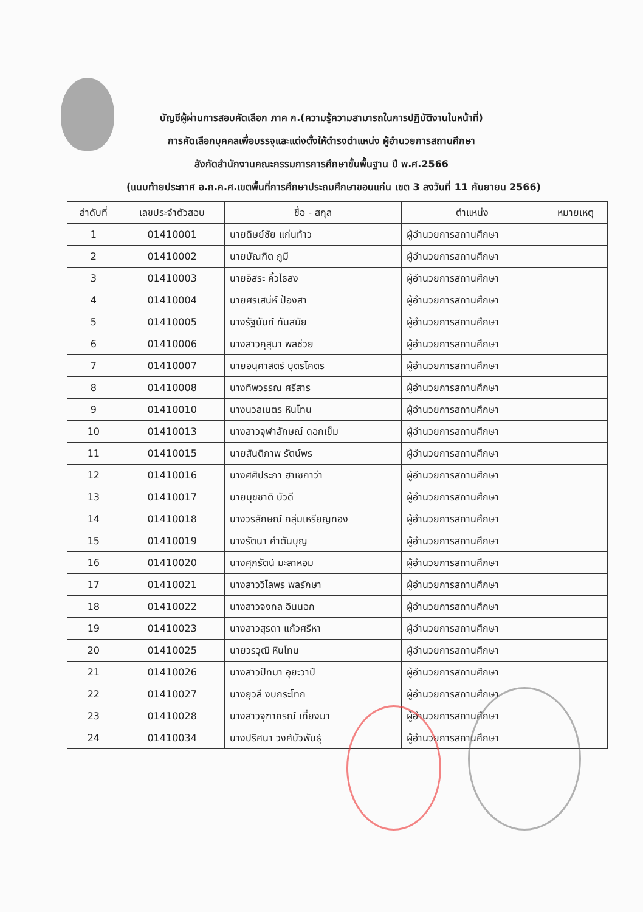บัญชีผู้ผ่านการสอบคัดเลือก ภาค ก.(ความรู้ความสามารถในการปฏิบัติงานในหน้าที่)
การคัดเลือกบุคคลเพื่อบรรจุและแต่งตั้งให้ดำรงตำแหน่ง ผู้อำนวยการสถานศึกษา
สังกัดสำนักงานคณะกรรมการการศึกษาขั้นพื้นฐาน ปี พ.ศ.2566
(แนบท้ายประกาศ อ.ก.ค.ศ.เขตพื้นที่การศึกษาประถมศึกษาขอนแก่น เขต 3 ลงวันที่ 11 กันยายน 2566)
| ลำดับที่ | เลขประจำตัวสอบ | ชื่อ - สกุล | ตำแหน่ง | หมายเหตุ |
| --- | --- | --- | --- | --- |
| 1 | 01410001 | นายดิษย์ชัย แก่นท้าว | ผู้อำนวยการสถานศึกษา | |
| 2 | 01410002 | นายบัณฑิต ภูมี | ผู้อำนวยการสถานศึกษา | |
| 3 | 01410003 | นายอิสระ คิ้วไธสง | ผู้อำนวยการสถานศึกษา | |
| 4 | 01410004 | นายศรเสน่ห์ ป้องสา | ผู้อำนวยการสถานศึกษา | |
| 5 | 01410005 | นางรัฐนันท์ ทันสมัย | ผู้อำนวยการสถานศึกษา | |
| 6 | 01410006 | นางสาวกุสุมา พลช่วย | ผู้อำนวยการสถานศึกษา | |
| 7 | 01410007 | นายอนุศาสตร์ บุตรโคตร | ผู้อำนวยการสถานศึกษา | |
| 8 | 01410008 | นางทิพวรรณ ศรีสาร | ผู้อำนวยการสถานศึกษา | |
| 9 | 01410010 | นางนวลเนตร หินโทน | ผู้อำนวยการสถานศึกษา | |
| 10 | 01410013 | นางสาวจุฬาลักษณ์ ดอกเข็ม | ผู้อำนวยการสถานศึกษา | |
| 11 | 01410015 | นายสันติภาพ รัตน์พร | ผู้อำนวยการสถานศึกษา | |
| 12 | 01410016 | นางศศิประภา ฮาเซกาว่า | ผู้อำนวยการสถานศึกษา | |
| 13 | 01410017 | นายมุขชาติ บัวดี | ผู้อำนวยการสถานศึกษา | |
| 14 | 01410018 | นางวรลักษณ์ กลุ่มเหรียญทอง | ผู้อำนวยการสถานศึกษา | |
| 15 | 01410019 | นางรัตนา คำตันบุญ | ผู้อำนวยการสถานศึกษา | |
| 16 | 01410020 | นางศุภรัตน์ มะลาหอม | ผู้อำนวยการสถานศึกษา | |
| 17 | 01410021 | นางสาววิไลพร พลรักษา | ผู้อำนวยการสถานศึกษา | |
| 18 | 01410022 | นางสาวจงกล อินนอก | ผู้อำนวยการสถานศึกษา | |
| 19 | 01410023 | นางสาวสุรดา แก้วศรีหา | ผู้อำนวยการสถานศึกษา | |
| 20 | 01410025 | นายวรวุฒิ หินโทน | ผู้อำนวยการสถานศึกษา | |
| 21 | 01410026 | นางสาวปัทมา อุยะวาปี | ผู้อำนวยการสถานศึกษา | |
| 22 | 01410027 | นางยุวลี งบกระโทก | ผู้อำนวยการสถานศึกษา | |
| 23 | 01410028 | นางสาวจุฑาภรณ์ เที่ยงมา | ผู้อำนวยการสถานศึกษา | |
| 24 | 01410034 | นางปริศนา วงศ์บัวพันธุ์ | ผู้อำนวยการสถานศึกษา | |